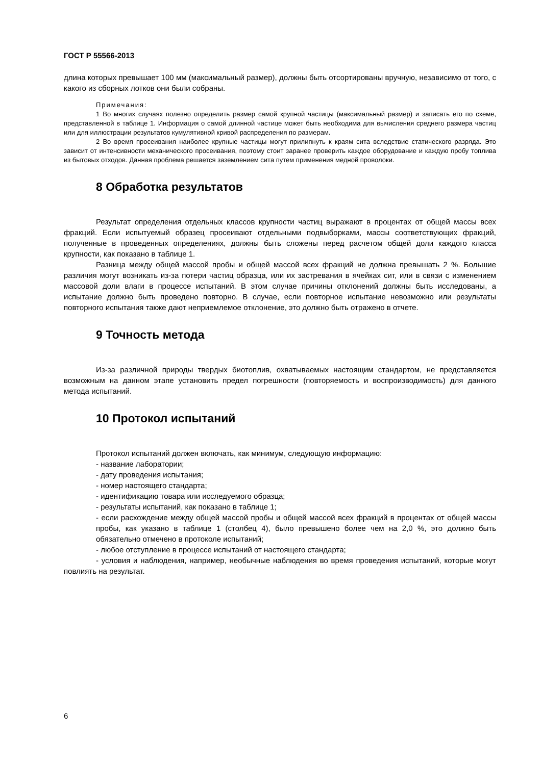ГОСТ Р 55566-2013
длина которых превышает 100 мм (максимальный размер), должны быть отсортированы вручную, независимо от того, с какого из сборных лотков они были собраны.
Примечания:
1 Во многих случаях полезно определить размер самой крупной частицы (максимальный размер) и записать его по схеме, представленной в таблице 1. Информация о самой длинной частице может быть необходима для вычисления среднего размера частиц или для иллюстрации результатов кумулятивной кривой распределения по размерам.
2 Во время просеивания наиболее крупные частицы могут прилипнуть к краям сита вследствие статического разряда. Это зависит от интенсивности механического просеивания, поэтому стоит заранее проверить каждое оборудование и каждую пробу топлива из бытовых отходов. Данная проблема решается заземлением сита путем применения медной проволоки.
8 Обработка результатов
Результат определения отдельных классов крупности частиц выражают в процентах от общей массы всех фракций. Если испытуемый образец просеивают отдельными подвыборками, массы соответствующих фракций, полученные в проведенных определениях, должны быть сложены перед расчетом общей доли каждого класса крупности, как показано в таблице 1.
Разница между общей массой пробы и общей массой всех фракций не должна превышать 2 %. Большие различия могут возникать из-за потери частиц образца, или их застревания в ячейках сит, или в связи с изменением массовой доли влаги в процессе испытаний. В этом случае причины отклонений должны быть исследованы, а испытание должно быть проведено повторно. В случае, если повторное испытание невозможно или результаты повторного испытания также дают неприемлемое отклонение, это должно быть отражено в отчете.
9 Точность метода
Из-за различной природы твердых биотоплив, охватываемых настоящим стандартом, не представляется возможным на данном этапе установить предел погрешности (повторяемость и воспроизводимость) для данного метода испытаний.
10 Протокол испытаний
Протокол испытаний должен включать, как минимум, следующую информацию:
- название лаборатории;
- дату проведения испытания;
- номер настоящего стандарта;
- идентификацию товара или исследуемого образца;
- результаты испытаний, как показано в таблице 1;
- если расхождение между общей массой пробы и общей массой всех фракций в процентах от общей массы пробы, как указано в таблице 1 (столбец 4), было превышено более чем на 2,0 %, это должно быть обязательно отмечено в протоколе испытаний;
- любое отступление в процессе испытаний от настоящего стандарта;
- условия и наблюдения, например, необычные наблюдения во время проведения испытаний, которые могут повлиять на результат.
6